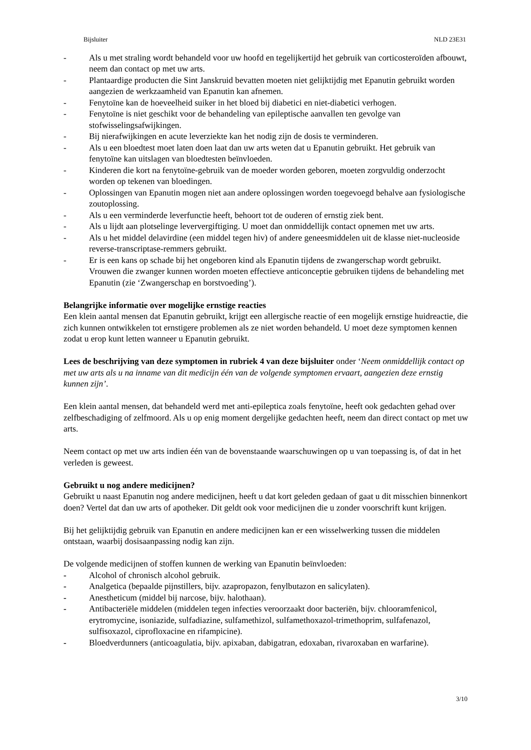Bijsluiter NLD 23E31
- Als u met straling wordt behandeld voor uw hoofd en tegelijkertijd het gebruik van corticosteroïden afbouwt, neem dan contact op met uw arts.
- Plantaardige producten die Sint Janskruid bevatten moeten niet gelijktijdig met Epanutin gebruikt worden aangezien de werkzaamheid van Epanutin kan afnemen.
- Fenytoïne kan de hoeveelheid suiker in het bloed bij diabetici en niet-diabetici verhogen.
- Fenytoïne is niet geschikt voor de behandeling van epileptische aanvallen ten gevolge van stofwisselingsafwijkingen.
- Bij nierafwijkingen en acute leverziekte kan het nodig zijn de dosis te verminderen.
- Als u een bloedtest moet laten doen laat dan uw arts weten dat u Epanutin gebruikt. Het gebruik van fenytoïne kan uitslagen van bloedtesten beïnvloeden.
- Kinderen die kort na fenytoïne-gebruik van de moeder worden geboren, moeten zorgvuldig onderzocht worden op tekenen van bloedingen.
- Oplossingen van Epanutin mogen niet aan andere oplossingen worden toegevoegd behalve aan fysiologische zoutoplossing.
- Als u een verminderde leverfunctie heeft, behoort tot de ouderen of ernstig ziek bent.
- Als u lijdt aan plotselinge leververgiftiging. U moet dan onmiddellijk contact opnemen met uw arts.
- Als u het middel delavirdine (een middel tegen hiv) of andere geneesmiddelen uit de klasse niet-nucleoside reverse-transcriptase-remmers gebruikt.
- Er is een kans op schade bij het ongeboren kind als Epanutin tijdens de zwangerschap wordt gebruikt. Vrouwen die zwanger kunnen worden moeten effectieve anticonceptie gebruiken tijdens de behandeling met Epanutin (zie ‘Zwangerschap en borstvoeding’).
Belangrijke informatie over mogelijke ernstige reacties
Een klein aantal mensen dat Epanutin gebruikt, krijgt een allergische reactie of een mogelijk ernstige huidreactie, die zich kunnen ontwikkelen tot ernstigere problemen als ze niet worden behandeld. U moet deze symptomen kennen zodat u erop kunt letten wanneer u Epanutin gebruikt.
Lees de beschrijving van deze symptomen in rubriek 4 van deze bijsluiter onder ‘Neem onmiddellijk contact op met uw arts als u na inname van dit medicijn één van de volgende symptomen ervaart, aangezien deze ernstig kunnen zijn’.
Een klein aantal mensen, dat behandeld werd met anti-epileptica zoals fenytoïne, heeft ook gedachten gehad over zelfbeschadiging of zelfmoord. Als u op enig moment dergelijke gedachten heeft, neem dan direct contact op met uw arts.
Neem contact op met uw arts indien één van de bovenstaande waarschuwingen op u van toepassing is, of dat in het verleden is geweest.
Gebruikt u nog andere medicijnen?
Gebruikt u naast Epanutin nog andere medicijnen, heeft u dat kort geleden gedaan of gaat u dit misschien binnenkort doen? Vertel dat dan uw arts of apotheker. Dit geldt ook voor medicijnen die u zonder voorschrift kunt krijgen.
Bij het gelijktijdig gebruik van Epanutin en andere medicijnen kan er een wisselwerking tussen die middelen ontstaan, waarbij dosisaanpassing nodig kan zijn.
De volgende medicijnen of stoffen kunnen de werking van Epanutin beïnvloeden:
- Alcohol of chronisch alcohol gebruik.
- Analgetica (bepaalde pijnstillers, bijv. azapropazon, fenylbutazon en salicylaten).
- Anestheticum (middel bij narcose, bijv. halothaan).
- Antibacteriële middelen (middelen tegen infecties veroorzaakt door bacteriën, bijv. chlooramfenicol, erytromycine, isoniazide, sulfadiazine, sulfamethizol, sulfamethoxazol-trimethoprim, sulfafenazol, sulfisoxazol, ciprofloxacine en rifampicine).
- Bloedverdunners (anticoagulatia, bijv. apixaban, dabigatran, edoxaban, rivaroxaban en warfarine).
3/10